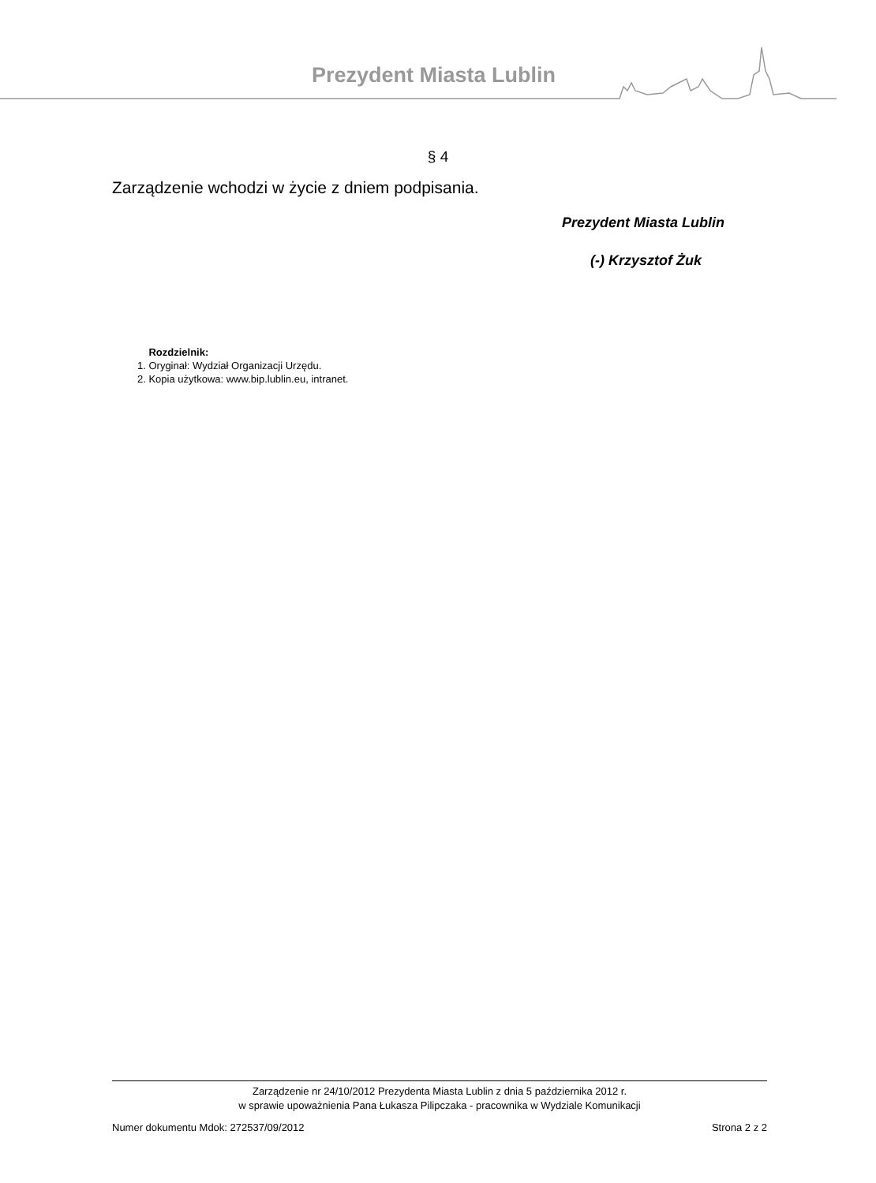Prezydent Miasta Lublin
§ 4
Zarządzenie wchodzi w życie z dniem podpisania.
Prezydent Miasta Lublin
(-) Krzysztof Żuk
Rozdzielnik:
1. Oryginał: Wydział Organizacji Urzędu.
2. Kopia użytkowa: www.bip.lublin.eu, intranet.
Zarządzenie nr 24/10/2012 Prezydenta Miasta Lublin z dnia 5 października 2012 r.
w sprawie upoważnienia Pana Łukasza Pilipczaka - pracownika w Wydziale Komunikacji
Numer dokumentu Mdok: 272537/09/2012 Strona 2 z 2